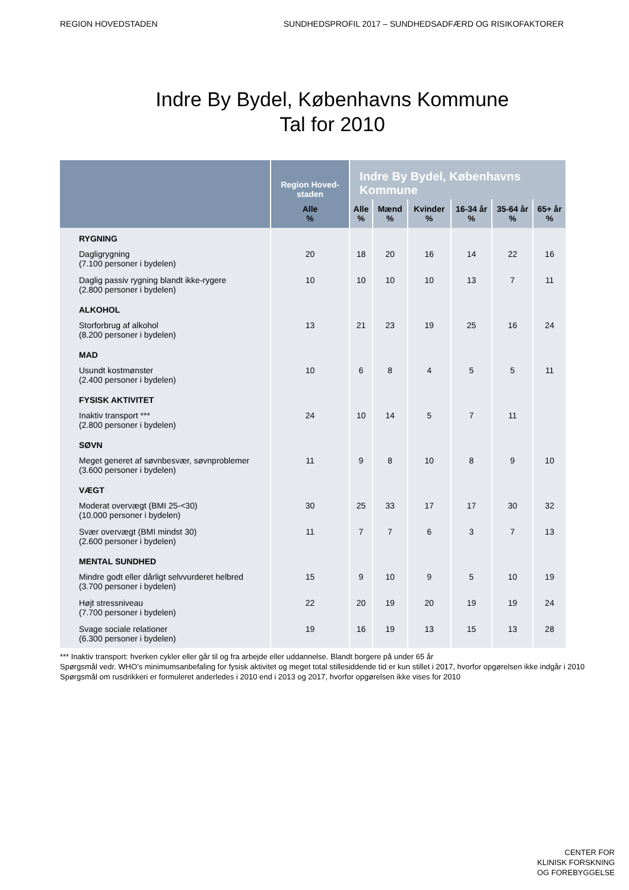REGION HOVEDSTADEN SUNDHEDSPROFIL 2017 – SUNDHEDSADFÆRD OG RISIKOFAKTORER
Indre By Bydel, Københavns Kommune
Tal for 2010
| | Region Hoved-staden | Indre By Bydel, Københavns Kommune | | | | | |
| --- | --- | --- | --- | --- | --- | --- | --- |
| | Alle % | Alle % | Mænd % | Kvinder % | 16-34 år % | 35-64 år % | 65+ år % |
| RYGNING | | | | | | | |
| Dagligrygning (7.100 personer i bydelen) | 20 | 18 | 20 | 16 | 14 | 22 | 16 |
| Daglig passiv rygning blandt ikke-rygere (2.800 personer i bydelen) | 10 | 10 | 10 | 10 | 13 | 7 | 11 |
| ALKOHOL | | | | | | | |
| Storforbrug af alkohol (8.200 personer i bydelen) | 13 | 21 | 23 | 19 | 25 | 16 | 24 |
| MAD | | | | | | | |
| Usundt kostmønster (2.400 personer i bydelen) | 10 | 6 | 8 | 4 | 5 | 5 | 11 |
| FYSISK AKTIVITET | | | | | | | |
| Inaktiv transport *** (2.800 personer i bydelen) | 24 | 10 | 14 | 5 | 7 | 11 | |
| SØVN | | | | | | | |
| Meget generet af søvnbesvær, søvnproblemer (3.600 personer i bydelen) | 11 | 9 | 8 | 10 | 8 | 9 | 10 |
| VÆGT | | | | | | | |
| Moderat overvægt (BMI 25-<30) (10.000 personer i bydelen) | 30 | 25 | 33 | 17 | 17 | 30 | 32 |
| Svær overvægt (BMI mindst 30) (2.600 personer i bydelen) | 11 | 7 | 7 | 6 | 3 | 7 | 13 |
| MENTAL SUNDHED | | | | | | | |
| Mindre godt eller dårligt selvvurderet helbred (3.700 personer i bydelen) | 15 | 9 | 10 | 9 | 5 | 10 | 19 |
| Højt stressniveau (7.700 personer i bydelen) | 22 | 20 | 19 | 20 | 19 | 19 | 24 |
| Svage sociale relationer (6.300 personer i bydelen) | 19 | 16 | 19 | 13 | 15 | 13 | 28 |
*** Inaktiv transport: hverken cykler eller går til og fra arbejde eller uddannelse. Blandt borgere på under 65 år
Spørgsmål vedr. WHO’s minimumsanbefaling for fysisk aktivitet og meget total stillesiddende tid er kun stillet i 2017, hvorfor opgørelsen ikke indgår i 2010
Spørgsmål om rusdrikkeri er formuleret anderledes i 2010 end i 2013 og 2017, hvorfor opgørelsen ikke vises for 2010
CENTER FOR
KLINISK FORSKNING
OG FOREBYGGELSE